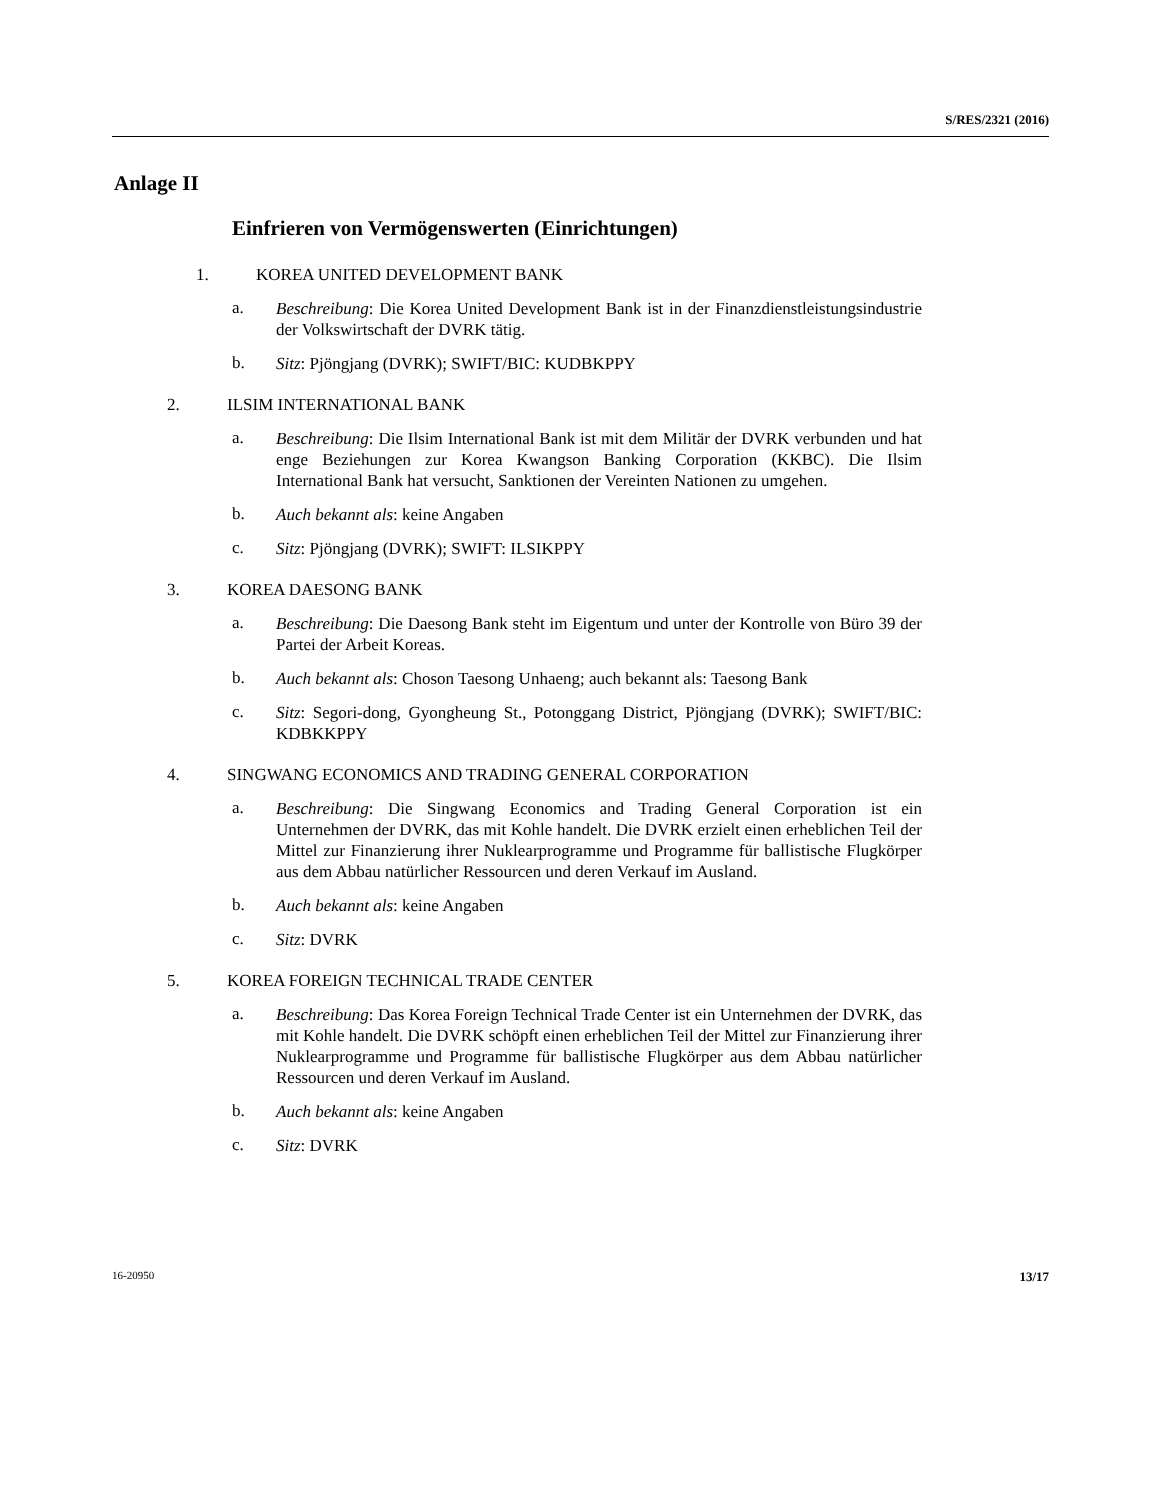S/RES/2321 (2016)
Anlage II
Einfrieren von Vermögenswerten (Einrichtungen)
1. KOREA UNITED DEVELOPMENT BANK
a. Beschreibung: Die Korea United Development Bank ist in der Finanzdienstleistungs­industrie der Volkswirtschaft der DVRK tätig.
b. Sitz: Pjöngjang (DVRK); SWIFT/BIC: KUDBKPPY
2. ILSIM INTERNATIONAL BANK
a. Beschreibung: Die Ilsim International Bank ist mit dem Militär der DVRK verbun­den und hat enge Beziehungen zur Korea Kwangson Banking Corporation (KKBC). Die Ilsim International Bank hat versucht, Sanktionen der Vereinten Nationen zu umgehen.
b. Auch bekannt als: keine Angaben
c. Sitz: Pjöngjang (DVRK); SWIFT: ILSIKPPY
3. KOREA DAESONG BANK
a. Beschreibung: Die Daesong Bank steht im Eigentum und unter der Kontrolle von Büro 39 der Partei der Arbeit Koreas.
b. Auch bekannt als: Choson Taesong Unhaeng; auch bekannt als: Taesong Bank
c. Sitz: Segori-dong, Gyongheung St., Potonggang District, Pjöngjang (DVRK); SWIFT/BIC: KDBKKPPY
4. SINGWANG ECONOMICS AND TRADING GENERAL CORPORATION
a. Beschreibung: Die Singwang Economics and Trading General Corporation ist ein Unternehmen der DVRK, das mit Kohle handelt. Die DVRK erzielt einen erhebli­chen Teil der Mittel zur Finanzierung ihrer Nuklearprogramme und Programme für ballistische Flugkörper aus dem Abbau natürlicher Ressourcen und deren Verkauf im Ausland.
b. Auch bekannt als: keine Angaben
c. Sitz: DVRK
5. KOREA FOREIGN TECHNICAL TRADE CENTER
a. Beschreibung: Das Korea Foreign Technical Trade Center ist ein Unternehmen der DVRK, das mit Kohle handelt. Die DVRK schöpft einen erheblichen Teil der Mittel zur Finanzierung ihrer Nuklearprogramme und Programme für ballistische Flugkör­per aus dem Abbau natürlicher Ressourcen und deren Verkauf im Ausland.
b. Auch bekannt als: keine Angaben
c. Sitz: DVRK
16-20950 13/17